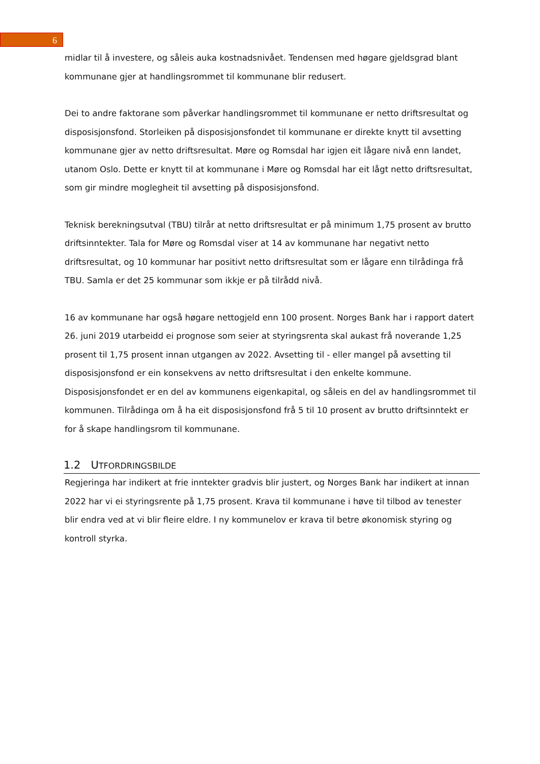6
midlar til å investere, og såleis auka kostnadsnivået. Tendensen med høgare gjeldsgrad blant kommunane gjer at handlingsrommet til kommunane blir redusert.
Dei to andre faktorane som påverkar handlingsrommet til kommunane er netto driftsresultat og disposisjonsfond. Storleiken på disposisjonsfondet til kommunane er direkte knytt til avsetting kommunane gjer av netto driftsresultat. Møre og Romsdal har igjen eit lågare nivå enn landet, utanom Oslo. Dette er knytt til at kommunane i Møre og Romsdal har eit lågt netto driftsresultat, som gir mindre moglegheit til avsetting på disposisjonsfond.
Teknisk berekningsutval (TBU) tilrår at netto driftsresultat er på minimum 1,75 prosent av brutto driftsinntekter. Tala for Møre og Romsdal viser at 14 av kommunane har negativt netto driftsresultat, og 10 kommunar har positivt netto driftsresultat som er lågare enn tilrådinga frå TBU. Samla er det 25 kommunar som ikkje er på tilrådd nivå.
16 av kommunane har også høgare nettogjeld enn 100 prosent. Norges Bank har i rapport datert 26. juni 2019 utarbeidd ei prognose som seier at styringsrenta skal aukast frå noverande 1,25 prosent til 1,75 prosent innan utgangen av 2022. Avsetting til - eller mangel på avsetting til disposisjonsfond er ein konsekvens av netto driftsresultat i den enkelte kommune. Disposisjonsfondet er en del av kommunens eigenkapital, og såleis en del av handlingsrommet til kommunen. Tilrådinga om å ha eit disposisjonsfond frå 5 til 10 prosent av brutto driftsinntekt er for å skape handlingsrom til kommunane.
1.2 UTFORDRINGSBILDE
Regjeringa har indikert at frie inntekter gradvis blir justert, og Norges Bank har indikert at innan 2022 har vi ei styringsrente på 1,75 prosent. Krava til kommunane i høve til tilbod av tenester blir endra ved at vi blir fleire eldre. I ny kommunelov er krava til betre økonomisk styring og kontroll styrka.